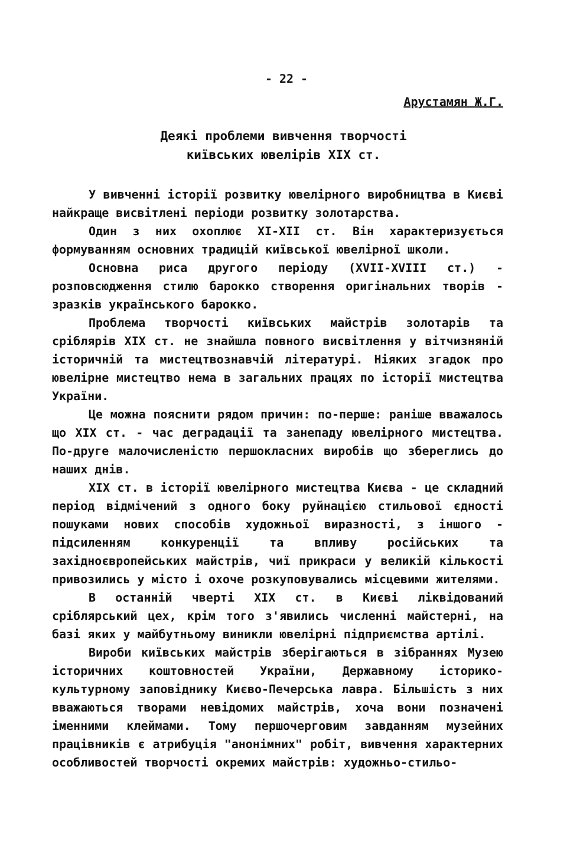- 22 -
Арустамян Ж.Г.
Деякі проблеми вивчення творчості
київських ювелірів XIX ст.
У вивченні історії розвитку ювелірного виробництва в Києві найкраще висвітлені періоди розвитку золотарства.
Один з них охоплює XI-XII ст. Він характеризується формуванням основних традицій київської ювелірної школи.
Основна риса другого періоду (XVII-XVIII ст.) - розповсюдження стилю барокко створення оригінальних творів - зразків українського барокко.
Проблема творчості київських майстрів золотарів та сріблярів XIX ст. не знайшла повного висвітлення у вітчизняній історичній та мистецтвознавчій літературі. Ніяких згадок про ювелірне мистецтво нема в загальних працях по історії мистецтва України.
Це можна пояснити рядом причин: по-перше: раніше вважалось що XIX ст. - час деградації та занепаду ювелірного мистецтва. По-друге малочисленістю першокласних виробів що збереглись до наших днів.
XIX ст. в історії ювелірного мистецтва Києва - це складний період відмічений з одного боку руйнацією стильової єдності пошуками нових способів художньої виразності, з іншого - підсиленням конкуренції та впливу російських та західноєвропейських майстрів, чиї прикраси у великій кількості привозились у місто і охоче розкуповувались місцевими жителями.
В останній чверті XIX ст. в Києві ліквідований сріблярський цех, крім того з'явились численні майстерні, на базі яких у майбутньому виникли ювелірні підприємства артілі.
Вироби київських майстрів зберігаються в зібраннях Музею історичних коштовностей України, Державному історико-культурному заповіднику Києво-Печерська лавра. Більшість з них вважаються творами невідомих майстрів, хоча вони позначені іменними клеймами. Тому першочерговим завданням музейних працівників є атрибуція "анонімних" робіт, вивчення характерних особливостей творчості окремих майстрів: художньо-стильо-